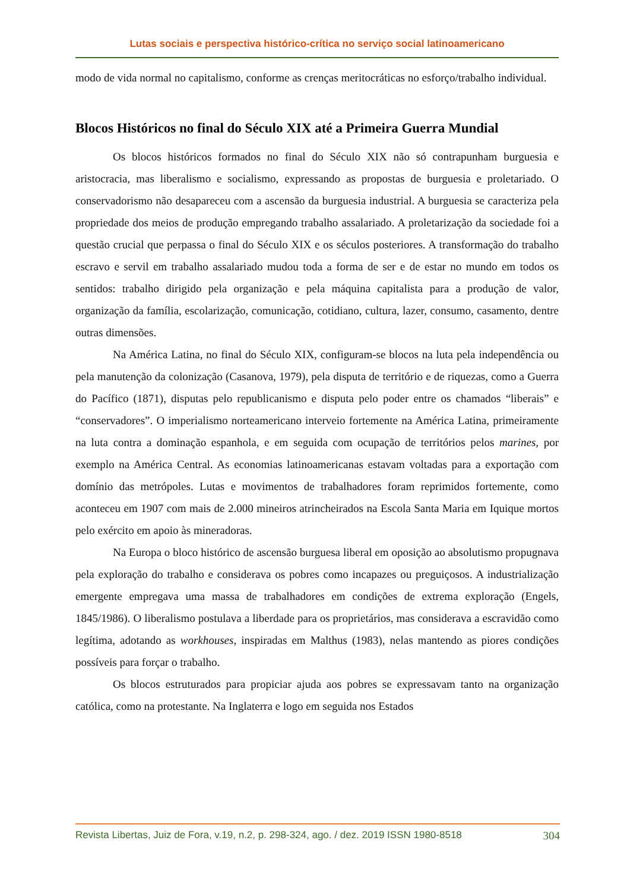Lutas sociais e perspectiva histórico-crítica no serviço social latinoamericano
modo de vida normal no capitalismo, conforme as crenças meritocráticas no esforço/trabalho individual.
Blocos Históricos no final do Século XIX até a Primeira Guerra Mundial
Os blocos históricos formados no final do Século XIX não só contrapunham burguesia e aristocracia, mas liberalismo e socialismo, expressando as propostas de burguesia e proletariado. O conservadorismo não desapareceu com a ascensão da burguesia industrial. A burguesia se caracteriza pela propriedade dos meios de produção empregando trabalho assalariado. A proletarização da sociedade foi a questão crucial que perpassa o final do Século XIX e os séculos posteriores. A transformação do trabalho escravo e servil em trabalho assalariado mudou toda a forma de ser e de estar no mundo em todos os sentidos: trabalho dirigido pela organização e pela máquina capitalista para a produção de valor, organização da família, escolarização, comunicação, cotidiano, cultura, lazer, consumo, casamento, dentre outras dimensões.
Na América Latina, no final do Século XIX, configuram-se blocos na luta pela independência ou pela manutenção da colonização (Casanova, 1979), pela disputa de território e de riquezas, como a Guerra do Pacífico (1871), disputas pelo republicanismo e disputa pelo poder entre os chamados “liberais” e “conservadores”. O imperialismo norteamericano interveio fortemente na América Latina, primeiramente na luta contra a dominação espanhola, e em seguida com ocupação de territórios pelos marines, por exemplo na América Central. As economias latinoamericanas estavam voltadas para a exportação com domínio das metrópoles. Lutas e movimentos de trabalhadores foram reprimidos fortemente, como aconteceu em 1907 com mais de 2.000 mineiros atrincheirados na Escola Santa Maria em Iquique mortos pelo exército em apoio às mineradoras.
Na Europa o bloco histórico de ascensão burguesa liberal em oposição ao absolutismo propugnava pela exploração do trabalho e considerava os pobres como incapazes ou preguiçosos. A industrialização emergente empregava uma massa de trabalhadores em condições de extrema exploração (Engels, 1845/1986). O liberalismo postulava a liberdade para os proprietários, mas considerava a escravidão como legítima, adotando as workhouses, inspiradas em Malthus (1983), nelas mantendo as piores condições possíveis para forçar o trabalho.
Os blocos estruturados para propiciar ajuda aos pobres se expressavam tanto na organização católica, como na protestante. Na Inglaterra e logo em seguida nos Estados
Revista Libertas, Juiz de Fora, v.19, n.2, p. 298-324, ago. / dez. 2019 ISSN 1980-8518 304